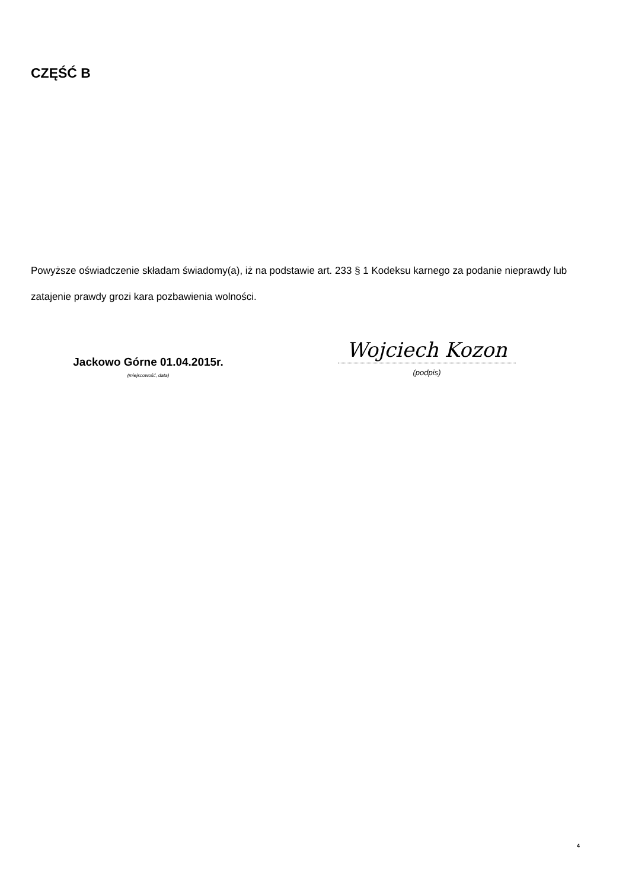CZĘŚĆ B
Powyższe oświadczenie składam świadomy(a), iż na podstawie art. 233 § 1 Kodeksu karnego za podanie nieprawdy lub zatajenie prawdy grozi kara pozbawienia wolności.
Jackowo Górne 01.04.2015r.
(miejscowość, data)
Wojciech Kozon
(podpis)
4